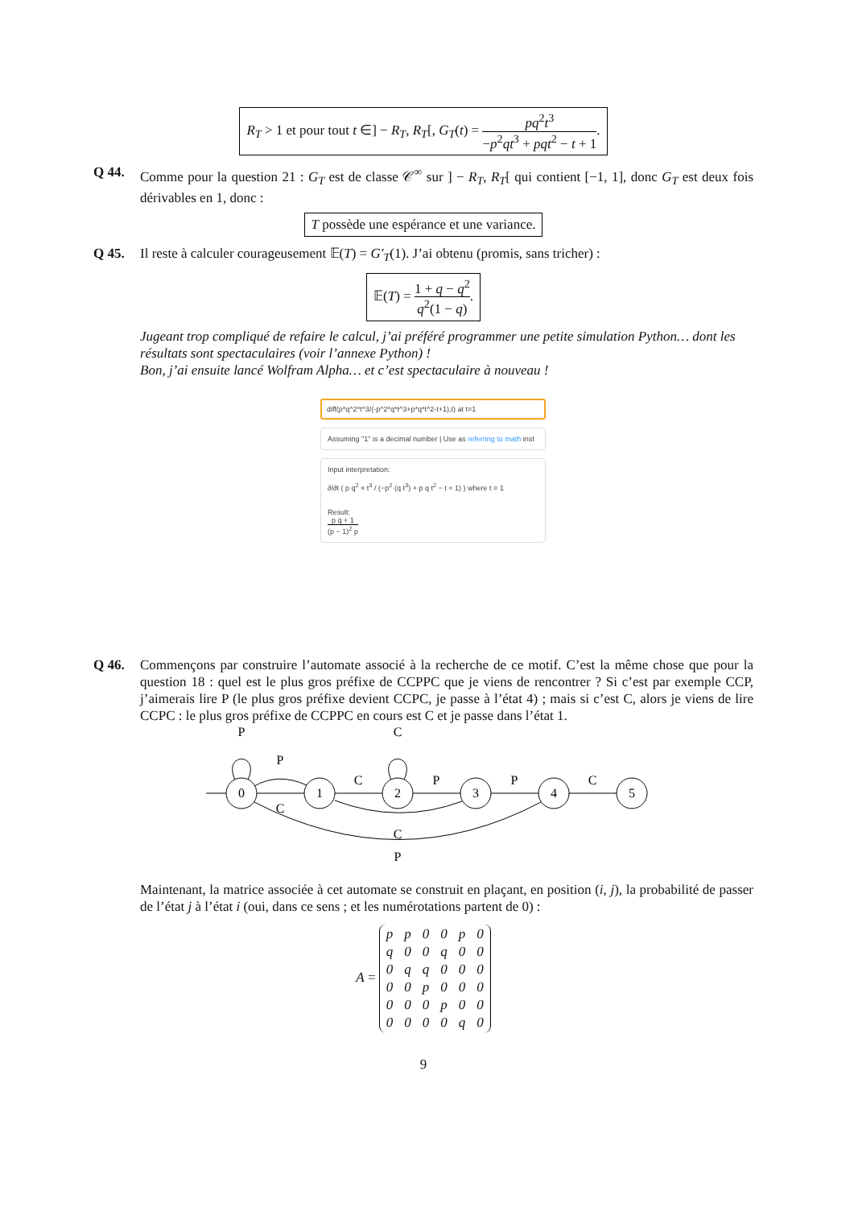R<sub>T</sub> > 1 et pour tout t ∈] − R<sub>T</sub>, R<sub>T</sub>[, G<sub>T</sub>(t) = pq<sup>2</sup>t<sup>3</sup> −p<sup>2</sup>qt<sup>3</sup> + pqt<sup>2</sup> − t + 1.
Q 44. Comme pour la question 21 : G<sub>T</sub> est de classe 𝒞<sup>∞</sup> sur ] − R<sub>T</sub>, R<sub>T</sub>[ qui contient [−1, 1], donc G<sub>T</sub> est deux fois dérivables en 1, donc :
T possède une espérance et une variance.
Q 45. Il reste à calculer courageusement 𝔼(T) = G′<sub>T</sub>(1). J’ai obtenu (promis, sans tricher) :
𝔼(T) = 1 + q − q<sup>2</sup> q<sup>2</sup>(1 − q).
Jugeant trop compliqué de refaire le calcul, j’ai préféré programmer une petite simulation Python… dont les résultats sont spectaculaires (voir l’annexe Python) !
Bon, j’ai ensuite lancé Wolfram Alpha… et c’est spectaculaire à nouveau !
diff(p*q^2*t^3/(-p^2*q*t^3+p*q*t^2-t+1),t) at t=1
Assuming "1" is a decimal number | Use as referring to math inst
Input interpretation:
∂/∂t ( p q<sup>2</sup> × t<sup>3</sup> / (−p<sup>2</sup> (q t<sup>3</sup>) + p q t<sup>2</sup> − t + 1) ) where t = 1
Result:
p q + 1 (p − 1)<sup>2</sup> p
Q 46. Commençons par construire l’automate associé à la recherche de ce motif. C’est la même chose que pour la question 18 : quel est le plus gros préfixe de CCPPC que je viens de rencontrer ? Si c’est par exemple CCP, j’aimerais lire P (le plus gros préfixe devient CCPC, je passe à l’état 4) ; mais si c’est C, alors je viens de lire CCPC : le plus gros préfixe de CCPPC en cours est C et je passe dans l’état 1.
0
1
2
3
4
5
P
C
P
C
P
P
C
C
C
P
Maintenant, la matrice associée à cet automate se construit en plaçant, en position (i, j), la probabilité de passer de l’état j à l’état i (oui, dans ce sens ; et les numérotations partent de 0) :
A =
| p | p | 0 | 0 | p | 0 |
| q | 0 | 0 | q | 0 | 0 |
| 0 | q | q | 0 | 0 | 0 |
| 0 | 0 | p | 0 | 0 | 0 |
| 0 | 0 | 0 | p | 0 | 0 |
| 0 | 0 | 0 | 0 | q | 0 |
9